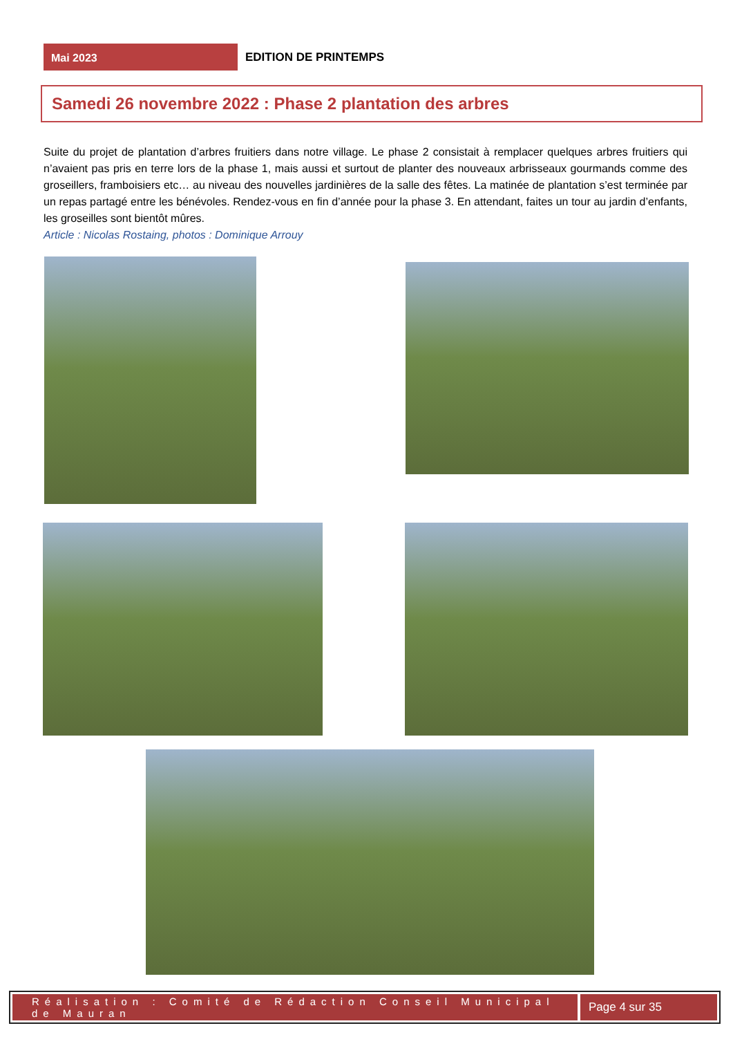Mai 2023
EDITION DE PRINTEMPS
Samedi 26 novembre 2022 : Phase 2 plantation des arbres
Suite du projet de plantation d’arbres fruitiers dans notre village. Le phase 2 consistait à remplacer quelques arbres fruitiers qui n’avaient pas pris en terre lors de la phase 1, mais aussi et surtout de planter des nouveaux arbrisseaux gourmands comme des groseillers, framboisiers etc… au niveau des nouvelles jardinières de la salle des fêtes. La matinée de plantation s’est terminée par un repas partagé entre les bénévoles. Rendez-vous en fin d’année pour la phase 3. En attendant, faites un tour au jardin d’enfants, les groseilles sont bientôt mûres.
Article : Nicolas Rostaing, photos : Dominique Arrouy
Réalisation : Comité de Rédaction Conseil Municipal de Mauran
Page 4 sur 35